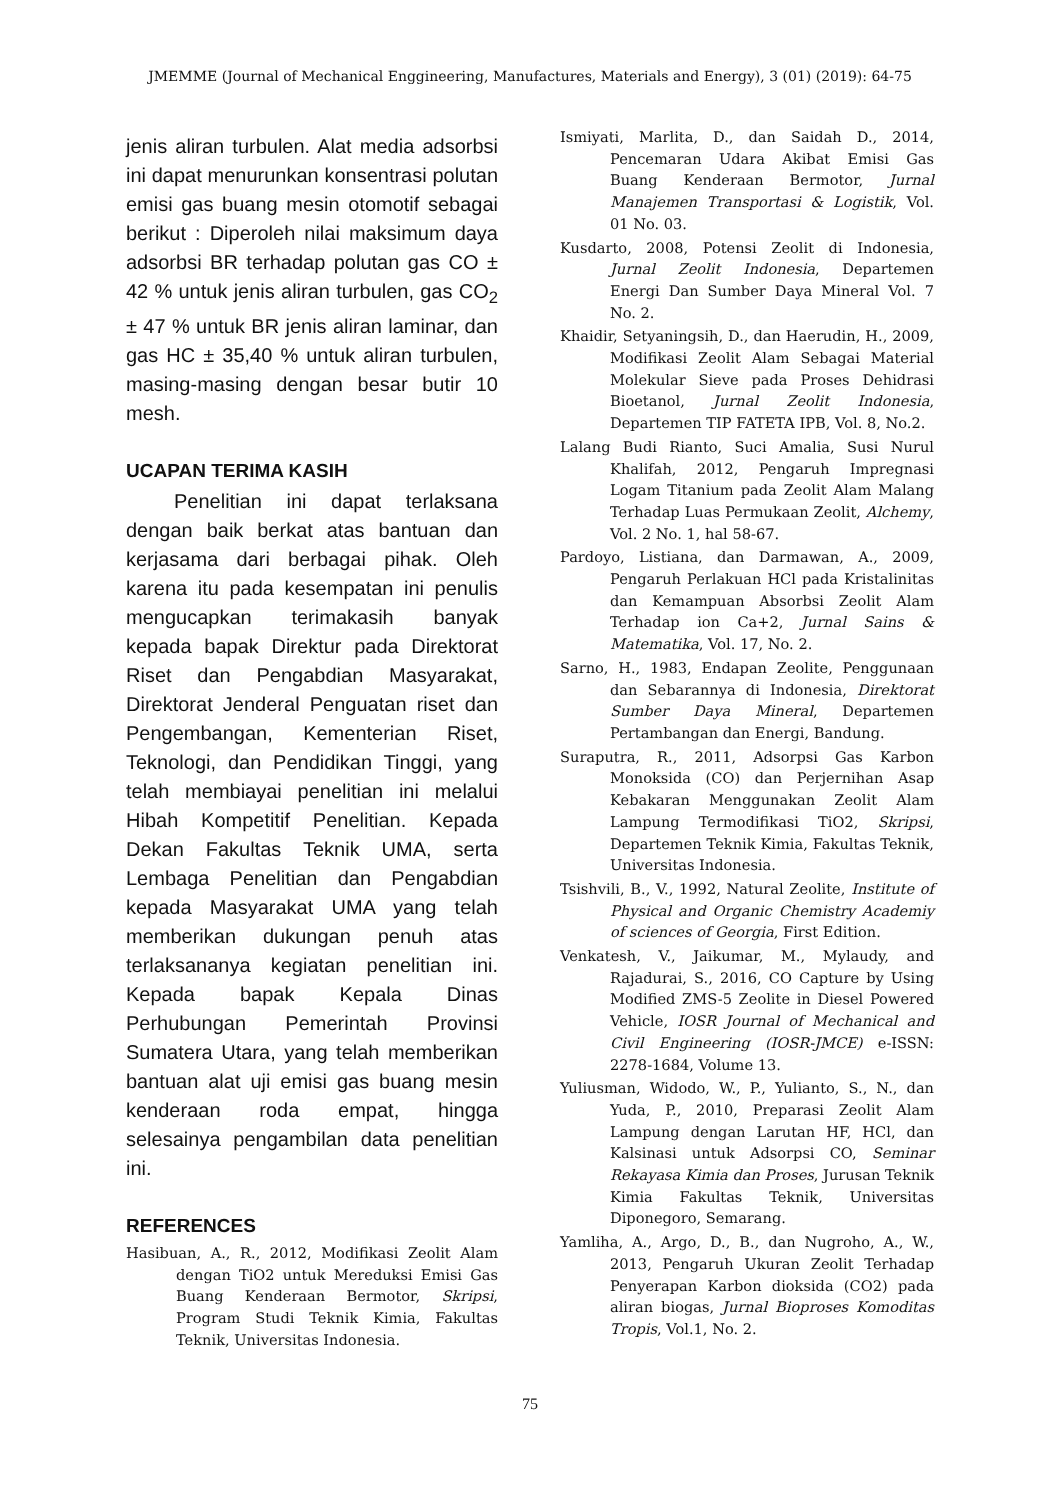JMEMME (Journal of Mechanical Enggineering, Manufactures, Materials and Energy), 3 (01) (2019): 64-75
jenis aliran turbulen. Alat media adsorbsi ini dapat menurunkan konsentrasi polutan emisi gas buang mesin otomotif sebagai berikut : Diperoleh nilai maksimum daya adsorbsi BR terhadap polutan gas CO ± 42 % untuk jenis aliran turbulen, gas CO<sub>2</sub> ± 47 % untuk BR jenis aliran laminar, dan gas HC ± 35,40 % untuk aliran turbulen, masing-masing dengan besar butir 10 mesh.
UCAPAN TERIMA KASIH
Penelitian ini dapat terlaksana dengan baik berkat atas bantuan dan kerjasama dari berbagai pihak. Oleh karena itu pada kesempatan ini penulis mengucapkan terimakasih banyak kepada bapak Direktur pada Direktorat Riset dan Pengabdian Masyarakat, Direktorat Jenderal Penguatan riset dan Pengembangan, Kementerian Riset, Teknologi, dan Pendidikan Tinggi, yang telah membiayai penelitian ini melalui Hibah Kompetitif Penelitian. Kepada Dekan Fakultas Teknik UMA, serta Lembaga Penelitian dan Pengabdian kepada Masyarakat UMA yang telah memberikan dukungan penuh atas terlaksananya kegiatan penelitian ini. Kepada bapak Kepala Dinas Perhubungan Pemerintah Provinsi Sumatera Utara, yang telah memberikan bantuan alat uji emisi gas buang mesin kenderaan roda empat, hingga selesainya pengambilan data penelitian ini.
REFERENCES
Hasibuan, A., R., 2012, Modifikasi Zeolit Alam dengan TiO2 untuk Mereduksi Emisi Gas Buang Kenderaan Bermotor, Skripsi, Program Studi Teknik Kimia, Fakultas Teknik, Universitas Indonesia.
Ismiyati, Marlita, D., dan Saidah D., 2014, Pencemaran Udara Akibat Emisi Gas Buang Kenderaan Bermotor, Jurnal Manajemen Transportasi & Logistik, Vol. 01 No. 03.
Kusdarto, 2008, Potensi Zeolit di Indonesia, Jurnal Zeolit Indonesia, Departemen Energi Dan Sumber Daya Mineral Vol. 7 No. 2.
Khaidir, Setyaningsih, D., dan Haerudin, H., 2009, Modifikasi Zeolit Alam Sebagai Material Molekular Sieve pada Proses Dehidrasi Bioetanol, Jurnal Zeolit Indonesia, Departemen TIP FATETA IPB, Vol. 8, No.2.
Lalang Budi Rianto, Suci Amalia, Susi Nurul Khalifah, 2012, Pengaruh Impregnasi Logam Titanium pada Zeolit Alam Malang Terhadap Luas Permukaan Zeolit, Alchemy, Vol. 2 No. 1, hal 58-67.
Pardoyo, Listiana, dan Darmawan, A., 2009, Pengaruh Perlakuan HCl pada Kristalinitas dan Kemampuan Absorbsi Zeolit Alam Terhadap ion Ca+2, Jurnal Sains & Matematika, Vol. 17, No. 2.
Sarno, H., 1983, Endapan Zeolite, Penggunaan dan Sebarannya di Indonesia, Direktorat Sumber Daya Mineral, Departemen Pertambangan dan Energi, Bandung.
Suraputra, R., 2011, Adsorpsi Gas Karbon Monoksida (CO) dan Perjernihan Asap Kebakaran Menggunakan Zeolit Alam Lampung Termodifikasi TiO2, Skripsi, Departemen Teknik Kimia, Fakultas Teknik, Universitas Indonesia.
Tsishvili, B., V., 1992, Natural Zeolite, Institute of Physical and Organic Chemistry Academiy of sciences of Georgia, First Edition.
Venkatesh, V., Jaikumar, M., Mylaudy, and Rajadurai, S., 2016, CO Capture by Using Modified ZMS-5 Zeolite in Diesel Powered Vehicle, IOSR Journal of Mechanical and Civil Engineering (IOSR-JMCE) e-ISSN: 2278-1684, Volume 13.
Yuliusman, Widodo, W., P., Yulianto, S., N., dan Yuda, P., 2010, Preparasi Zeolit Alam Lampung dengan Larutan HF, HCl, dan Kalsinasi untuk Adsorpsi CO, Seminar Rekayasa Kimia dan Proses, Jurusan Teknik Kimia Fakultas Teknik, Universitas Diponegoro, Semarang.
Yamliha, A., Argo, D., B., dan Nugroho, A., W., 2013, Pengaruh Ukuran Zeolit Terhadap Penyerapan Karbon dioksida (CO2) pada aliran biogas, Jurnal Bioproses Komoditas Tropis, Vol.1, No. 2.
75